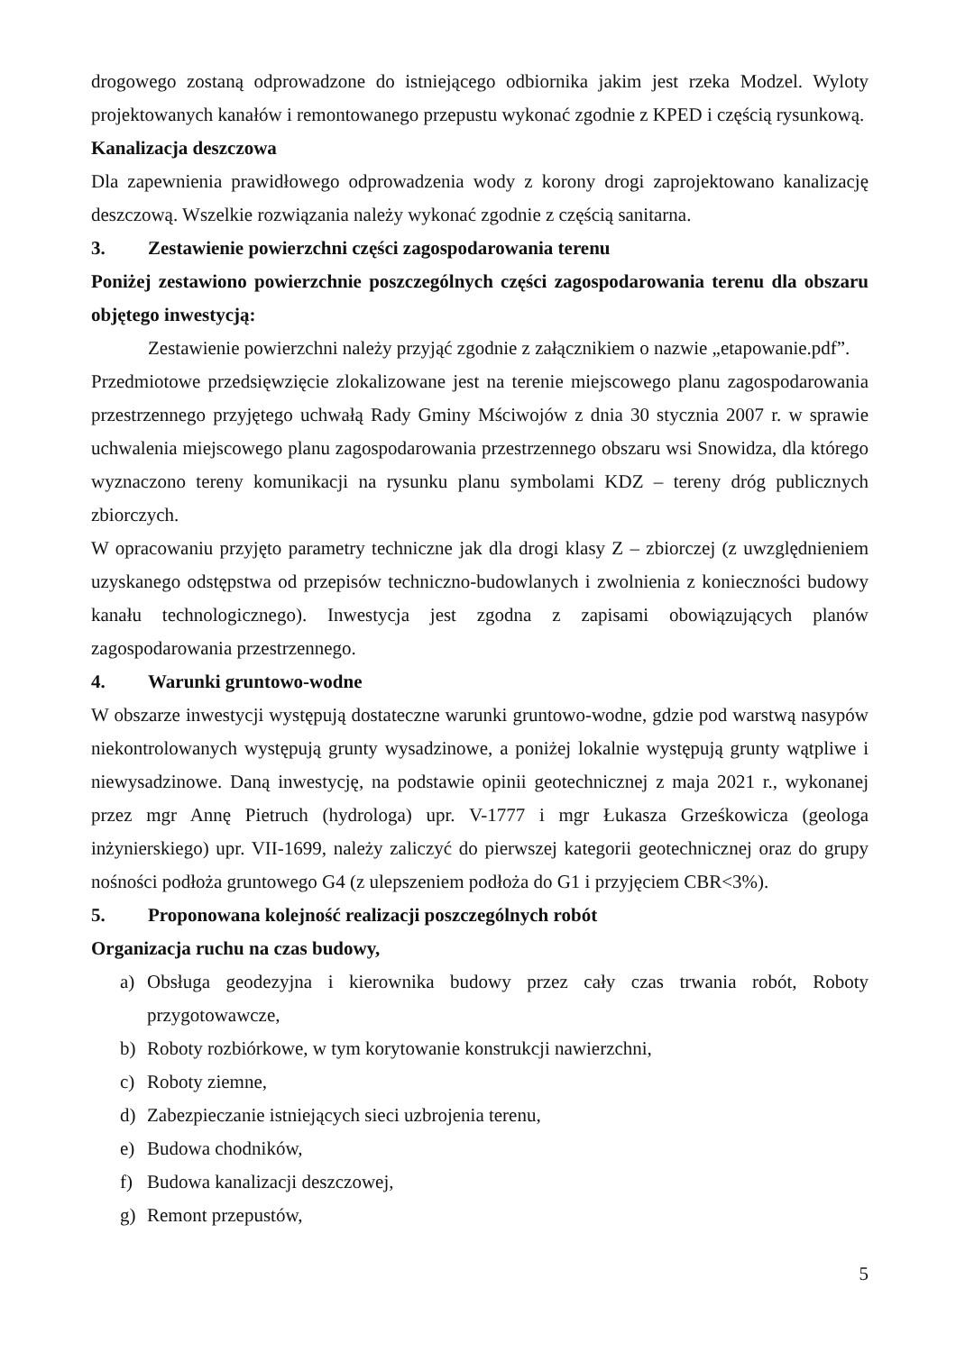drogowego zostaną odprowadzone do istniejącego odbiornika jakim jest rzeka Modzel. Wyloty projektowanych kanałów i remontowanego przepustu wykonać zgodnie z KPED i częścią rysunkową.
Kanalizacja deszczowa
Dla zapewnienia prawidłowego odprowadzenia wody z korony drogi zaprojektowano kanalizację deszczową. Wszelkie rozwiązania należy wykonać zgodnie z częścią sanitarna.
3. Zestawienie powierzchni części zagospodarowania terenu
Poniżej zestawiono powierzchnie poszczególnych części zagospodarowania terenu dla obszaru objętego inwestycją:
Zestawienie powierzchni należy przyjąć zgodnie z załącznikiem o nazwie „etapowanie.pdf”.
Przedmiotowe przedsięwzięcie zlokalizowane jest na terenie miejscowego planu zagospodarowania przestrzennego przyjętego uchwałą Rady Gminy Mściwojów z dnia 30 stycznia 2007 r. w sprawie uchwalenia miejscowego planu zagospodarowania przestrzennego obszaru wsi Snowidza, dla którego wyznaczono tereny komunikacji na rysunku planu symbolami KDZ – tereny dróg publicznych zbiorczych.
W opracowaniu przyjęto parametry techniczne jak dla drogi klasy Z – zbiorczej (z uwzględnieniem uzyskanego odstępstwa od przepisów techniczno-budowlanych i zwolnienia z konieczności budowy kanału technologicznego). Inwestycja jest zgodna z zapisami obowiązujących planów zagospodarowania przestrzennego.
4. Warunki gruntowo-wodne
W obszarze inwestycji występują dostateczne warunki gruntowo-wodne, gdzie pod warstwą nasypów niekontrolowanych występują grunty wysadzinowe, a poniżej lokalnie występują grunty wątpliwe i niewysadzinowe. Daną inwestycję, na podstawie opinii geotechnicznej z maja 2021 r., wykonanej przez mgr Annę Pietruch (hydrologa) upr. V-1777 i mgr Łukasza Grześkowicza (geologa inżynierskiego) upr. VII-1699, należy zaliczyć do pierwszej kategorii geotechnicznej oraz do grupy nośności podłoża gruntowego G4 (z ulepszeniem podłoża do G1 i przyjęciem CBR<3%).
5. Proponowana kolejność realizacji poszczególnych robót
Organizacja ruchu na czas budowy,
a) Obsługa geodezyjna i kierownika budowy przez cały czas trwania robót, Roboty przygotowawcze,
b) Roboty rozbiórkowe, w tym korytowanie konstrukcji nawierzchni,
c) Roboty ziemne,
d) Zabezpieczanie istniejących sieci uzbrojenia terenu,
e) Budowa chodników,
f) Budowa kanalizacji deszczowej,
g) Remont przepustów,
5